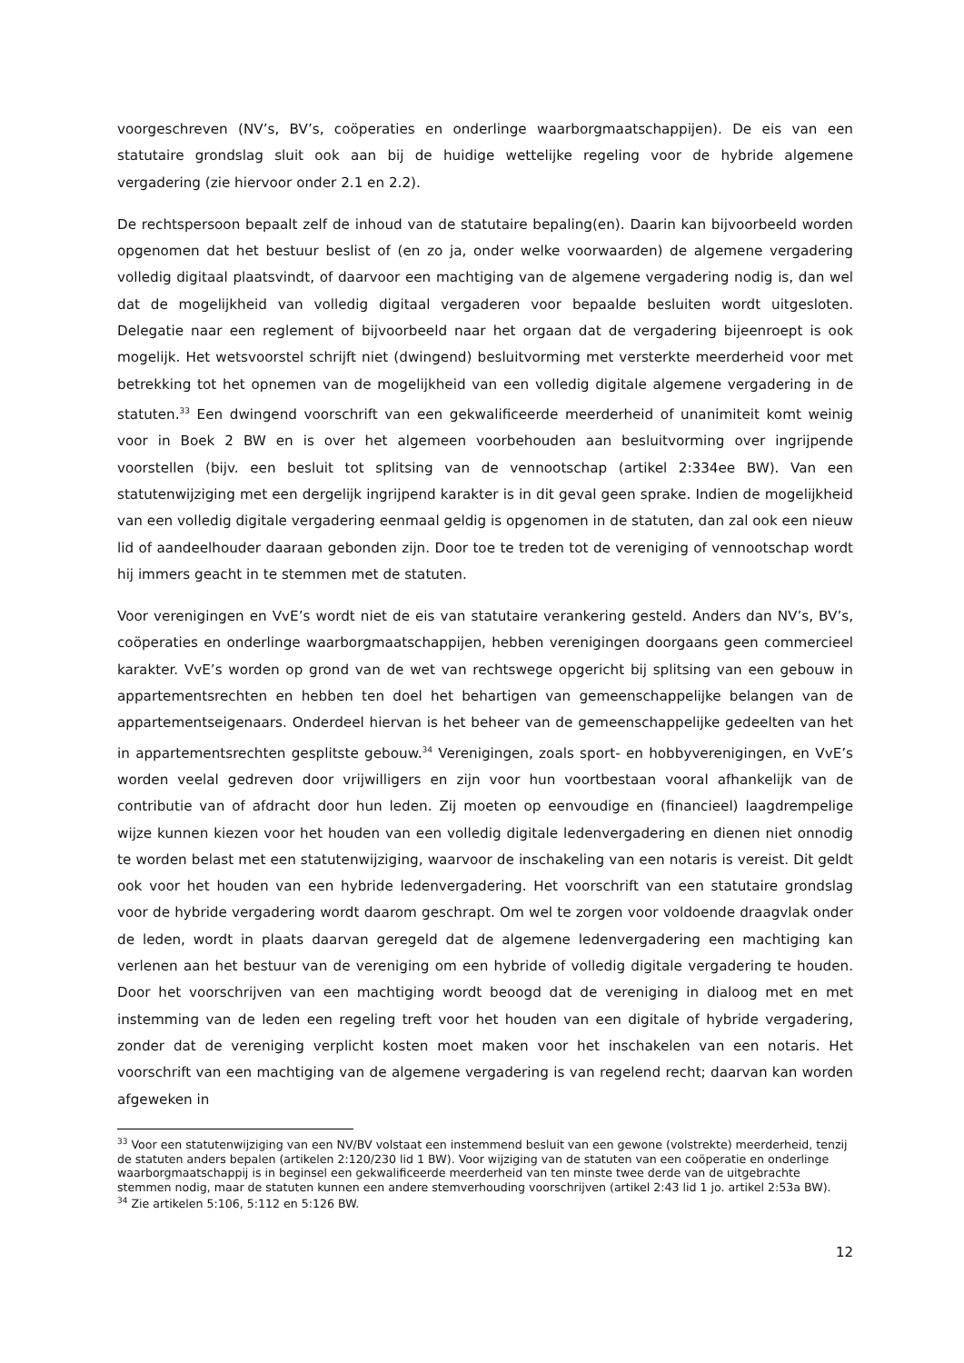voorgeschreven (NV’s, BV’s, coöperaties en onderlinge waarborgmaatschappijen). De eis van een statutaire grondslag sluit ook aan bij de huidige wettelijke regeling voor de hybride algemene vergadering (zie hiervoor onder 2.1 en 2.2).
De rechtspersoon bepaalt zelf de inhoud van de statutaire bepaling(en). Daarin kan bijvoorbeeld worden opgenomen dat het bestuur beslist of (en zo ja, onder welke voorwaarden) de algemene vergadering volledig digitaal plaatsvindt, of daarvoor een machtiging van de algemene vergadering nodig is, dan wel dat de mogelijkheid van volledig digitaal vergaderen voor bepaalde besluiten wordt uitgesloten. Delegatie naar een reglement of bijvoorbeeld naar het orgaan dat de vergadering bijeenroept is ook mogelijk. Het wetsvoorstel schrijft niet (dwingend) besluitvorming met versterkte meerderheid voor met betrekking tot het opnemen van de mogelijkheid van een volledig digitale algemene vergadering in de statuten.<sup>33</sup> Een dwingend voorschrift van een gekwalificeerde meerderheid of unanimiteit komt weinig voor in Boek 2 BW en is over het algemeen voorbehouden aan besluitvorming over ingrijpende voorstellen (bijv. een besluit tot splitsing van de vennootschap (artikel 2:334ee BW). Van een statutenwijziging met een dergelijk ingrijpend karakter is in dit geval geen sprake. Indien de mogelijkheid van een volledig digitale vergadering eenmaal geldig is opgenomen in de statuten, dan zal ook een nieuw lid of aandeelhouder daaraan gebonden zijn. Door toe te treden tot de vereniging of vennootschap wordt hij immers geacht in te stemmen met de statuten.
Voor verenigingen en VvE’s wordt niet de eis van statutaire verankering gesteld. Anders dan NV’s, BV’s, coöperaties en onderlinge waarborgmaatschappijen, hebben verenigingen doorgaans geen commercieel karakter. VvE’s worden op grond van de wet van rechtswege opgericht bij splitsing van een gebouw in appartementsrechten en hebben ten doel het behartigen van gemeenschappelijke belangen van de appartementseigenaars. Onderdeel hiervan is het beheer van de gemeenschappelijke gedeelten van het in appartementsrechten gesplitste gebouw.<sup>34</sup> Verenigingen, zoals sport- en hobbyverenigingen, en VvE’s worden veelal gedreven door vrijwilligers en zijn voor hun voortbestaan vooral afhankelijk van de contributie van of afdracht door hun leden. Zij moeten op eenvoudige en (financieel) laagdrempelige wijze kunnen kiezen voor het houden van een volledig digitale ledenvergadering en dienen niet onnodig te worden belast met een statutenwijziging, waarvoor de inschakeling van een notaris is vereist. Dit geldt ook voor het houden van een hybride ledenvergadering. Het voorschrift van een statutaire grondslag voor de hybride vergadering wordt daarom geschrapt. Om wel te zorgen voor voldoende draagvlak onder de leden, wordt in plaats daarvan geregeld dat de algemene ledenvergadering een machtiging kan verlenen aan het bestuur van de vereniging om een hybride of volledig digitale vergadering te houden. Door het voorschrijven van een machtiging wordt beoogd dat de vereniging in dialoog met en met instemming van de leden een regeling treft voor het houden van een digitale of hybride vergadering, zonder dat de vereniging verplicht kosten moet maken voor het inschakelen van een notaris. Het voorschrift van een machtiging van de algemene vergadering is van regelend recht; daarvan kan worden afgeweken in
<sup>33</sup> Voor een statutenwijziging van een NV/BV volstaat een instemmend besluit van een gewone (volstrekte) meerderheid, tenzij de statuten anders bepalen (artikelen 2:120/230 lid 1 BW). Voor wijziging van de statuten van een coöperatie en onderlinge waarborgmaatschappij is in beginsel een gekwalificeerde meerderheid van ten minste twee derde van de uitgebrachte stemmen nodig, maar de statuten kunnen een andere stemverhouding voorschrijven (artikel 2:43 lid 1 jo. artikel 2:53a BW).
<sup>34</sup> Zie artikelen 5:106, 5:112 en 5:126 BW.
12